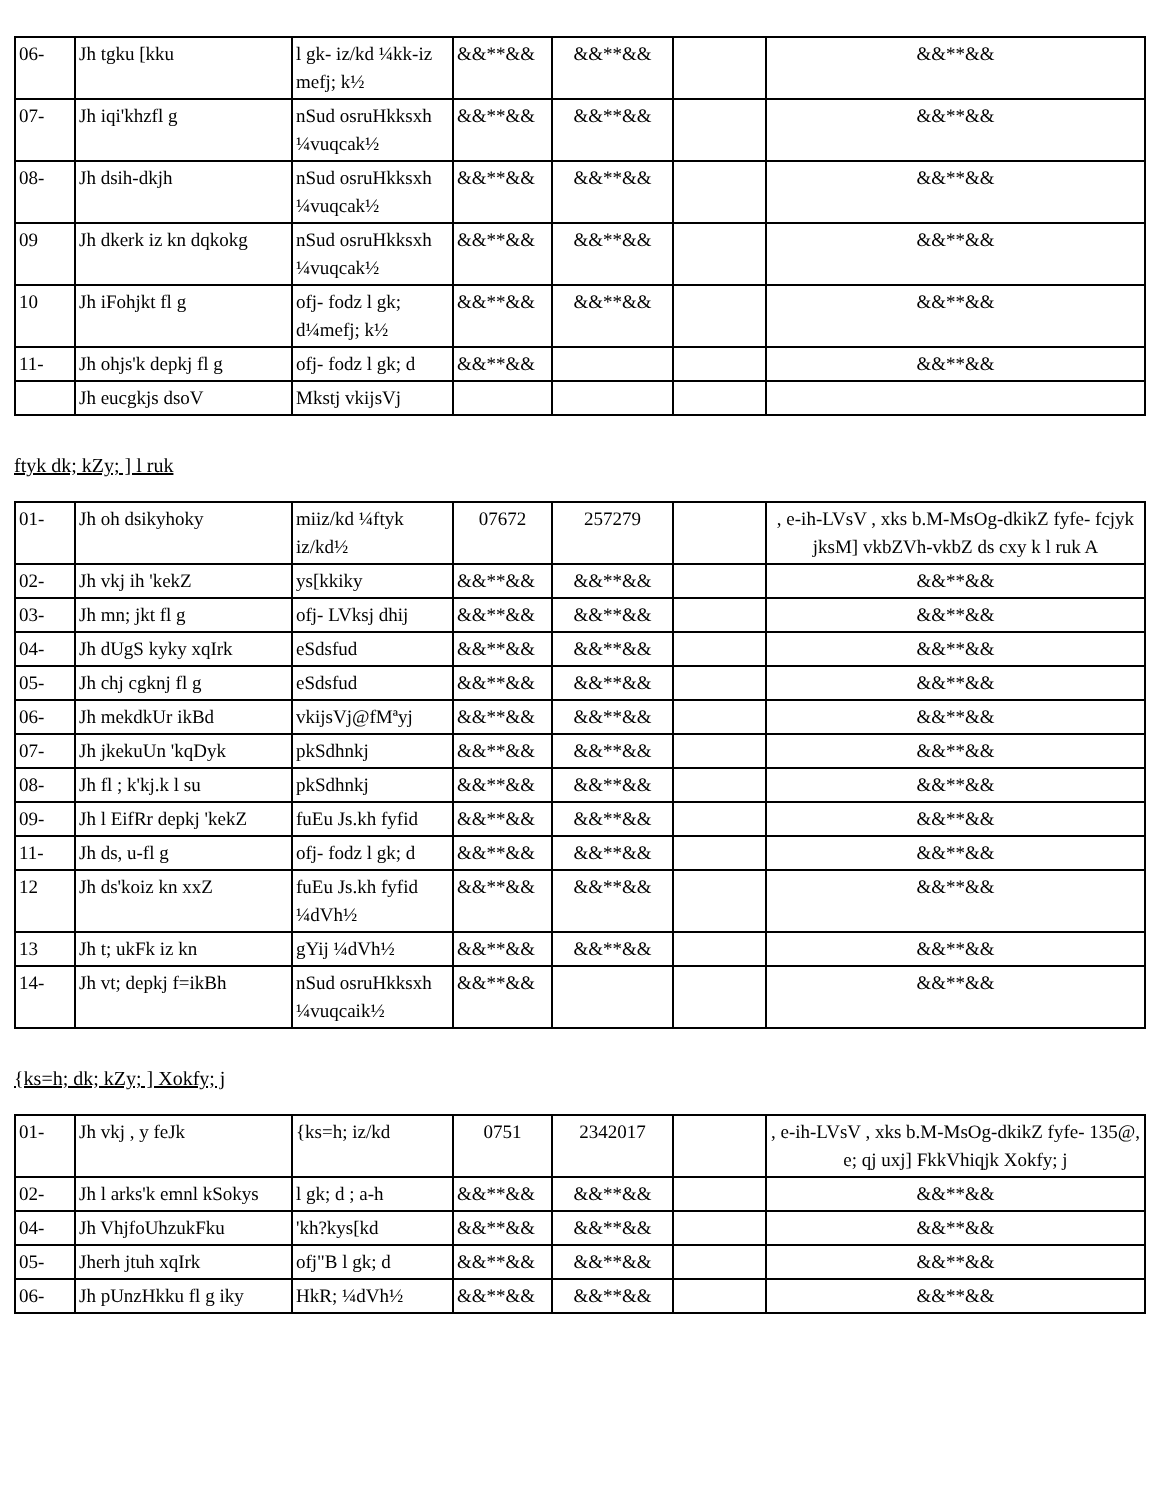| 06- | Jh tgku [kku | l gk- iz/kd ¼kk-iz mefj; k½ | &&**&& | &&**&& | | &&**&& |
| 07- | Jh iqi'khzfl g | nSud osruHkksxh ¼vuqcak½ | &&**&& | &&**&& | | &&**&& |
| 08- | Jh dsih-dkjh | nSud osruHkksxh ¼vuqcak½ | &&**&& | &&**&& | | &&**&& |
| 09 | Jh dkerk iz kn dqkokg | nSud osruHkksxh ¼vuqcak½ | &&**&& | &&**&& | | &&**&& |
| 10 | Jh iFohjkt fl g | ofj- fodz l gk; d¼mefj; k½ | &&**&& | &&**&& | | &&**&& |
| 11- | Jh ohjs'k depkj fl g | ofj- fodz l gk; d | &&**&& | | | &&**&& |
| | Jh eucgkjs dsoV | Mkstj vkijsVj | | | | |
ftyk dk; kZy; ] l ruk
| 01- | Jh oh dsikyhoky | miiz/kd ¼ftyk iz/kd½ | 07672 | 257279 | | , e-ih-LVsV , xks b.M-MsOg-dkikZ fyfe- fcjyk jksM] vkbZVh-vkbZ ds cxy k l ruk A |
| 02- | Jh vkj ih 'kekZ | ys[kkiky | &&**&& | &&**&& | | &&**&& |
| 03- | Jh mn; jkt fl g | ofj- LVksj dhij | &&**&& | &&**&& | | &&**&& |
| 04- | Jh dUgS kyky xqIrk | eSdsfud | &&**&& | &&**&& | | &&**&& |
| 05- | Jh chj cgknj fl g | eSdsfud | &&**&& | &&**&& | | &&**&& |
| 06- | Jh mekdkUr ikBd | vkijsVj@fMªyj | &&**&& | &&**&& | | &&**&& |
| 07- | Jh jkekuUn 'kqDyk | pkSdhnkj | &&**&& | &&**&& | | &&**&& |
| 08- | Jh fl ; k'kj.k l su | pkSdhnkj | &&**&& | &&**&& | | &&**&& |
| 09- | Jh l EifRr depkj 'kekZ | fuEu Js.kh fyfid | &&**&& | &&**&& | | &&**&& |
| 11- | Jh ds, u-fl g | ofj- fodz l gk; d | &&**&& | &&**&& | | &&**&& |
| 12 | Jh ds'koiz kn xxZ | fuEu Js.kh fyfid ¼dVh½ | &&**&& | &&**&& | | &&**&& |
| 13 | Jh t; ukFk iz kn | gYij ¼dVh½ | &&**&& | &&**&& | | &&**&& |
| 14- | Jh vt; depkj f=ikBh | nSud osruHkksxh ¼vuqcaik½ | &&**&& | | | &&**&& |
{ks=h; dk; kZy; ] Xokfy; j
| 01- | Jh vkj , y feJk | {ks=h; iz/kd | 0751 | 2342017 | | , e-ih-LVsV , xks b.M-MsOg-dkikZ fyfe- 135@, e; qj uxj] FkkVhiqjk Xokfy; j |
| 02- | Jh l arks'k emnl kSokys | l gk; d ; a-h | &&**&& | &&**&& | | &&**&& |
| 04- | Jh VhjfoUhzukFku | 'kh?kys[kd | &&**&& | &&**&& | | &&**&& |
| 05- | Jherh jtuh xqIrk | ofj"B l gk; d | &&**&& | &&**&& | | &&**&& |
| 06- | Jh pUnzHkku fl g iky | HkR; ¼dVh½ | &&**&& | &&**&& | | &&**&& |